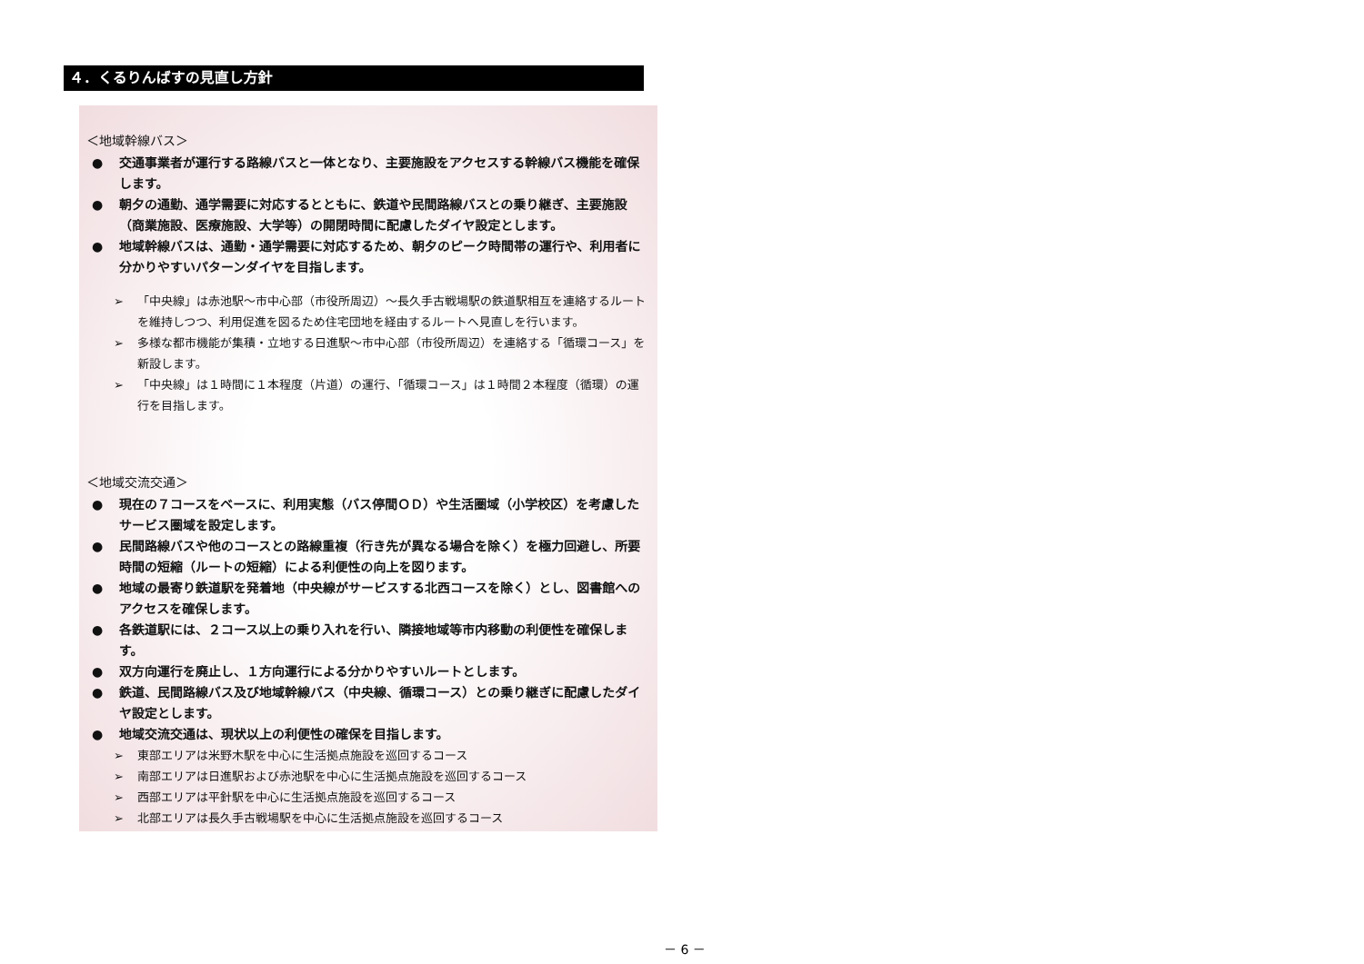４．くるりんばすの見直し方針
＜地域幹線バス＞
● 交通事業者が運行する路線バスと一体となり、主要施設をアクセスする幹線バス機能を確保します。
● 朝夕の通勤、通学需要に対応するとともに、鉄道や民間路線バスとの乗り継ぎ、主要施設（商業施設、医療施設、大学等）の開閉時間に配慮したダイヤ設定とします。
● 地域幹線バスは、通勤・通学需要に対応するため、朝夕のピーク時間帯の運行や、利用者に分かりやすいパターンダイヤを目指します。
➢ 「中央線」は赤池駅～市中心部（市役所周辺）～長久手古戦場駅の鉄道駅相互を連絡するルートを維持しつつ、利用促進を図るため住宅団地を経由するルートへ見直しを行います。
➢ 多様な都市機能が集積・立地する日進駅～市中心部（市役所周辺）を連絡する「循環コース」を新設します。
➢ 「中央線」は１時間に１本程度（片道）の運行、「循環コース」は１時間２本程度（循環）の運行を目指します。
＜地域交流交通＞
● 現在の７コースをベースに、利用実態（バス停間ＯＤ）や生活圏域（小学校区）を考慮したサービス圏域を設定します。
● 民間路線バスや他のコースとの路線重複（行き先が異なる場合を除く）を極力回避し、所要時間の短縮（ルートの短縮）による利便性の向上を図ります。
● 地域の最寄り鉄道駅を発着地（中央線がサービスする北西コースを除く）とし、図書館へのアクセスを確保します。
● 各鉄道駅には、２コース以上の乗り入れを行い、隣接地域等市内移動の利便性を確保します。
● 双方向運行を廃止し、１方向運行による分かりやすいルートとします。
● 鉄道、民間路線バス及び地域幹線バス（中央線、循環コース）との乗り継ぎに配慮したダイヤ設定とします。
● 地域交流交通は、現状以上の利便性の確保を目指します。
➢ 東部エリアは米野木駅を中心に生活拠点施設を巡回するコース
➢ 南部エリアは日進駅および赤池駅を中心に生活拠点施設を巡回するコース
➢ 西部エリアは平針駅を中心に生活拠点施設を巡回するコース
➢ 北部エリアは長久手古戦場駅を中心に生活拠点施設を巡回するコース
－ 6 －